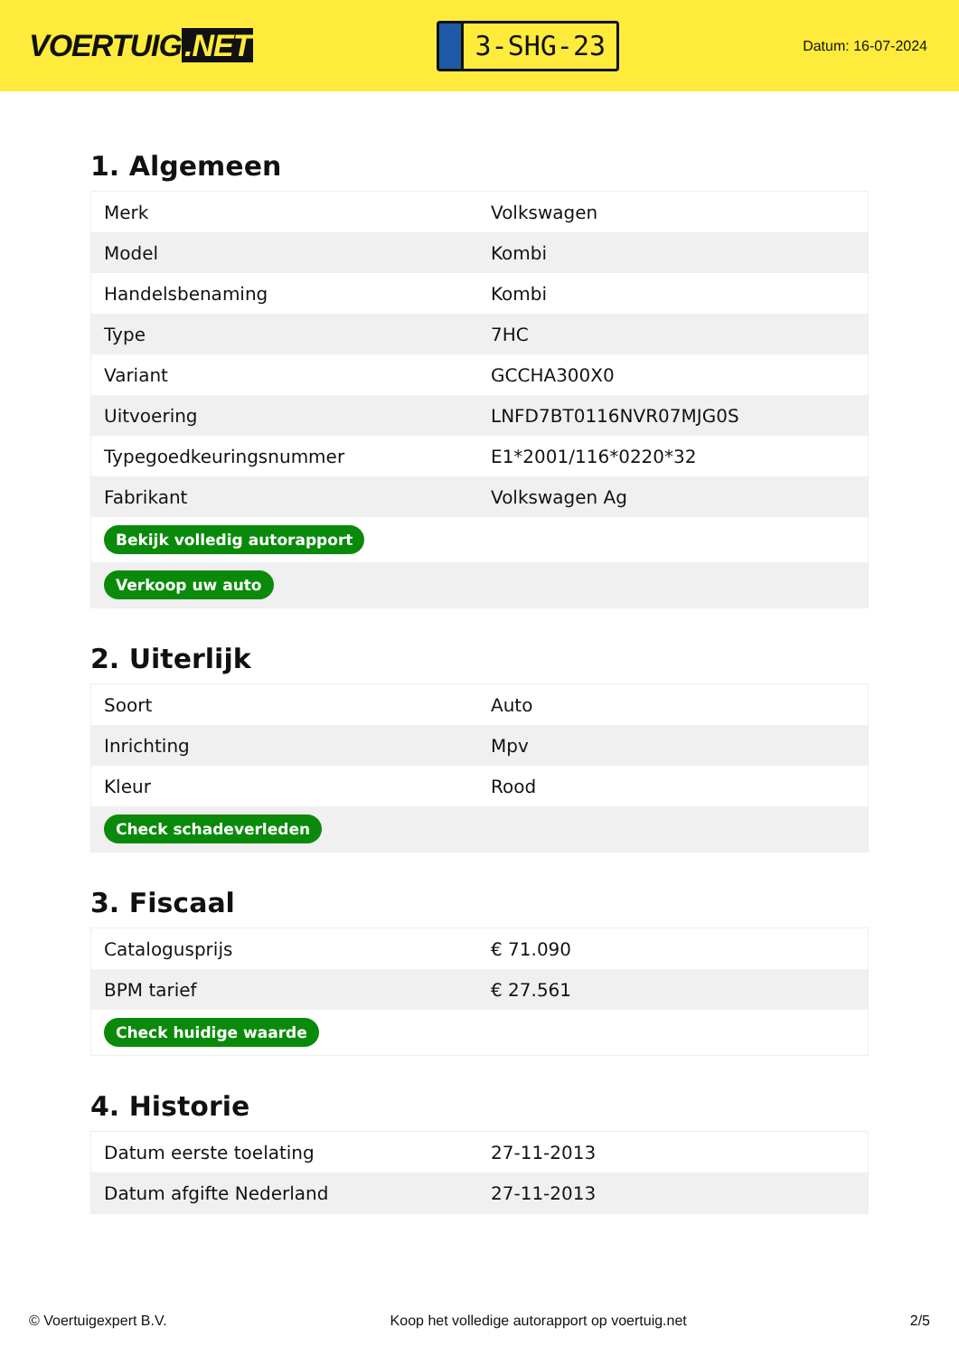VOERTUIG.NET
3-SHG-23
Datum: 16-07-2024
1. Algemeen
| Merk | Volkswagen |
| Model | Kombi |
| Handelsbenaming | Kombi |
| Type | 7HC |
| Variant | GCCHA300X0 |
| Uitvoering | LNFD7BT0116NVR07MJG0S |
| Typegoedkeuringsnummer | E1*2001/116*0220*32 |
| Fabrikant | Volkswagen Ag |
| Bekijk volledig autorapport | |
| Verkoop uw auto | |
2. Uiterlijk
| Soort | Auto |
| Inrichting | Mpv |
| Kleur | Rood |
| Check schadeverleden | |
3. Fiscaal
| Catalogusprijs | € 71.090 |
| BPM tarief | € 27.561 |
| Check huidige waarde | |
4. Historie
| Datum eerste toelating | 27-11-2013 |
| Datum afgifte Nederland | 27-11-2013 |
© Voertuigexpert B.V. Koop het volledige autorapport op voertuig.net 2/5